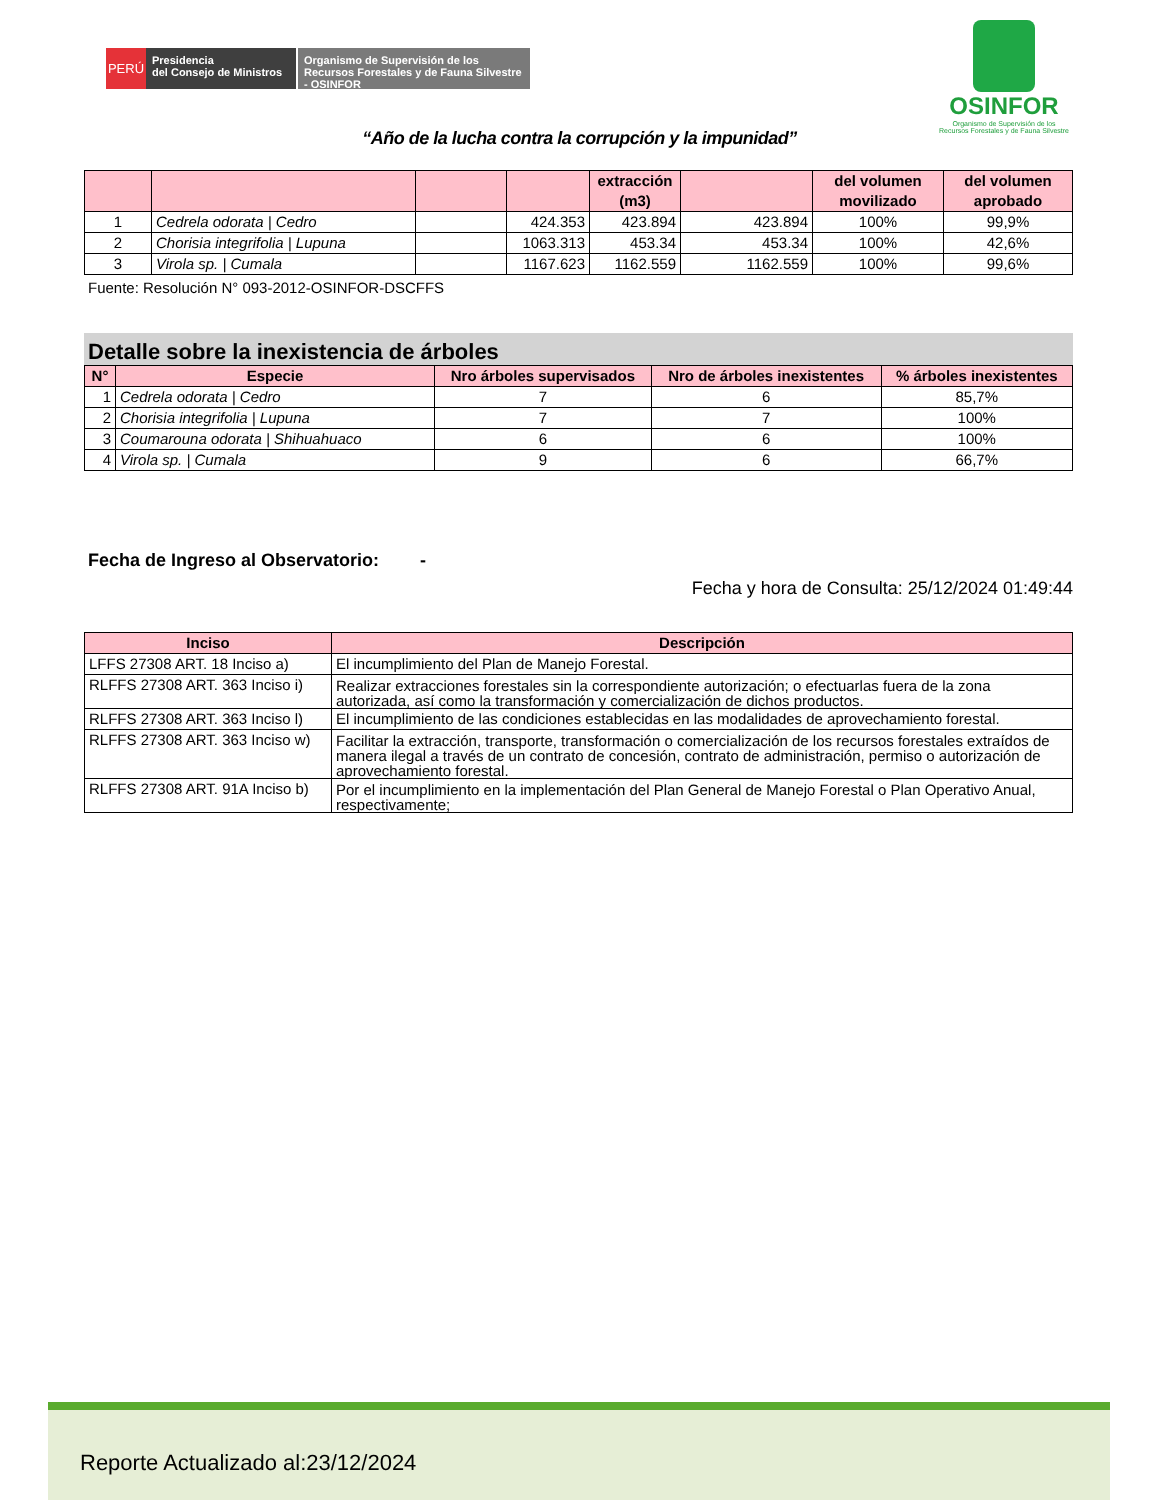PERÚ
Presidencia
del Consejo de Ministros
Organismo de Supervisión de los Recursos Forestales y de Fauna Silvestre - OSINFOR
OSINFOR
Organismo de Supervisión de los
Recursos Forestales y de Fauna Silvestre
“Año de la lucha contra la corrupción y la impunidad”
| | | | | extracción (m3) | | del volumen movilizado | del volumen aprobado |
| --- | --- | --- | --- | --- | --- | --- | --- |
| 1 | Cedrela odorata / Cedro | | 424.353 | 423.894 | 423.894 | 100% | 99,9% |
| 2 | Chorisia integrifolia / Lupuna | | 1063.313 | 453.34 | 453.34 | 100% | 42,6% |
| 3 | Virola sp. / Cumala | | 1167.623 | 1162.559 | 1162.559 | 100% | 99,6% |
Fuente: Resolución N° 093-2012-OSINFOR-DSCFFS
Detalle sobre la inexistencia de árboles
| N° | Especie | Nro árboles supervisados | Nro de árboles inexistentes | % árboles inexistentes |
| --- | --- | --- | --- | --- |
| 1 | Cedrela odorata / Cedro | 7 | 6 | 85,7% |
| 2 | Chorisia integrifolia / Lupuna | 7 | 7 | 100% |
| 3 | Coumarouna odorata / Shihuahuaco | 6 | 6 | 100% |
| 4 | Virola sp. / Cumala | 9 | 6 | 66,7% |
Fecha de Ingreso al Observatorio: -
Fecha y hora de Consulta: 25/12/2024 01:49:44
| Inciso | Descripción |
| --- | --- |
| LFFS 27308 ART. 18 Inciso a) | El incumplimiento del Plan de Manejo Forestal. |
| RLFFS 27308 ART. 363 Inciso i) | Realizar extracciones forestales sin la correspondiente autorización; o efectuarlas fuera de la zona autorizada, así como la transformación y comercialización de dichos productos. |
| RLFFS 27308 ART. 363 Inciso l) | El incumplimiento de las condiciones establecidas en las modalidades de aprovechamiento forestal. |
| RLFFS 27308 ART. 363 Inciso w) | Facilitar la extracción, transporte, transformación o comercialización de los recursos forestales extraídos de manera ilegal a través de un contrato de concesión, contrato de administración, permiso o autorización de aprovechamiento forestal. |
| RLFFS 27308 ART. 91A Inciso b) | Por el incumplimiento en la implementación del Plan General de Manejo Forestal o Plan Operativo Anual, respectivamente; |
Reporte Actualizado al:23/12/2024